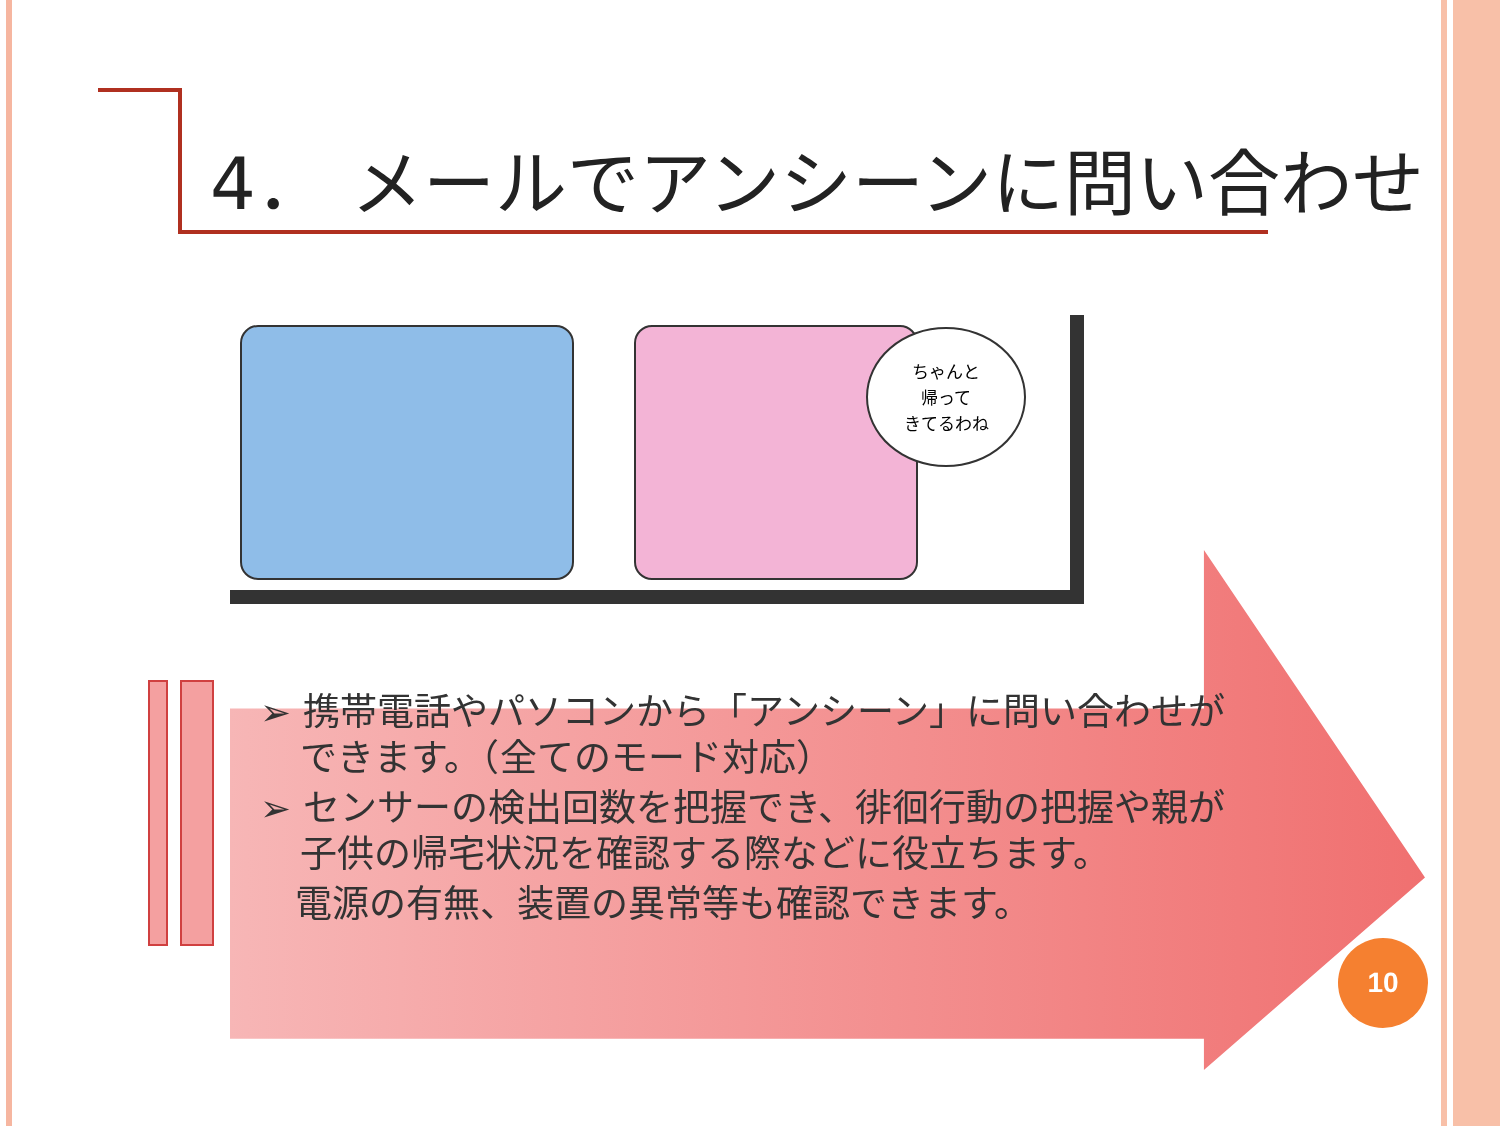4． メールでアンシーンに問い合わせ
ちゃんと
帰って
きてるわね
➢ 携帯電話やパソコンから「アンシーン」に問い合わせができます。（全てのモード対応）
➢ センサーの検出回数を把握でき、徘徊行動の把握や親が子供の帰宅状況を確認する際などに役立ちます。
電源の有無、装置の異常等も確認できます。
10